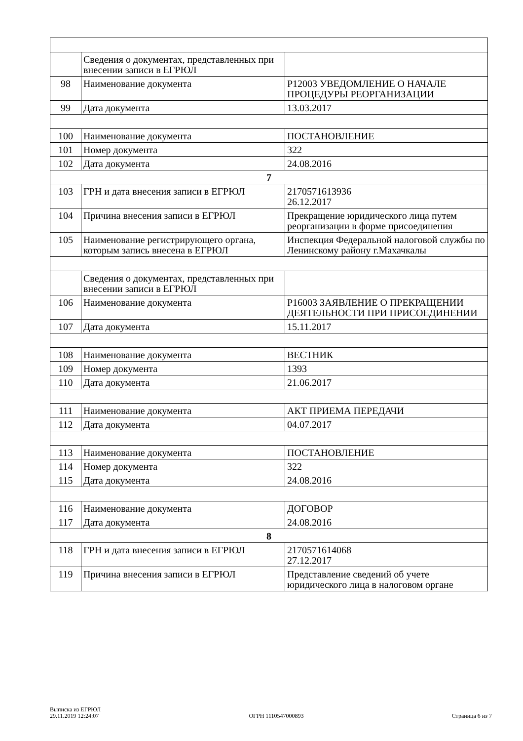| | Сведения о документах, представленных при внесении записи в ЕГРЮЛ | |
| 98 | Наименование документа | Р12003 УВЕДОМЛЕНИЕ О НАЧАЛЕ ПРОЦЕДУРЫ РЕОРГАНИЗАЦИИ |
| 99 | Дата документа | 13.03.2017 |
| 100 | Наименование документа | ПОСТАНОВЛЕНИЕ |
| 101 | Номер документа | 322 |
| 102 | Дата документа | 24.08.2016 |
| 7 | | |
| 103 | ГРН и дата внесения записи в ЕГРЮЛ | 2170571613936 26.12.2017 |
| 104 | Причина внесения записи в ЕГРЮЛ | Прекращение юридического лица путем реорганизации в форме присоединения |
| 105 | Наименование регистрирующего органа, которым запись внесена в ЕГРЮЛ | Инспекция Федеральной налоговой службы по Ленинскому району г.Махачкалы |
| | Сведения о документах, представленных при внесении записи в ЕГРЮЛ | |
| 106 | Наименование документа | Р16003 ЗАЯВЛЕНИЕ О ПРЕКРАЩЕНИИ ДЕЯТЕЛЬНОСТИ ПРИ ПРИСОЕДИНЕНИИ |
| 107 | Дата документа | 15.11.2017 |
| 108 | Наименование документа | ВЕСТНИК |
| 109 | Номер документа | 1393 |
| 110 | Дата документа | 21.06.2017 |
| 111 | Наименование документа | АКТ ПРИЕМА ПЕРЕДАЧИ |
| 112 | Дата документа | 04.07.2017 |
| 113 | Наименование документа | ПОСТАНОВЛЕНИЕ |
| 114 | Номер документа | 322 |
| 115 | Дата документа | 24.08.2016 |
| 116 | Наименование документа | ДОГОВОР |
| 117 | Дата документа | 24.08.2016 |
| 8 | | |
| 118 | ГРН и дата внесения записи в ЕГРЮЛ | 2170571614068 27.12.2017 |
| 119 | Причина внесения записи в ЕГРЮЛ | Представление сведений об учете юридического лица в налоговом органе |
Выписка из ЕГРЮЛ
29.11.2019 12:24:07
ОГРН 1110547000893
Страница 6 из 7